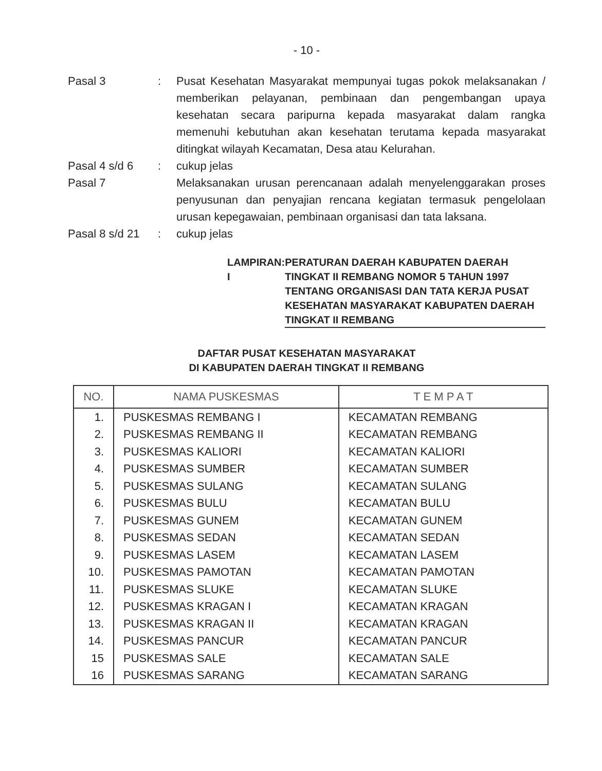- 10 -
Pasal 3 : Pusat Kesehatan Masyarakat mempunyai tugas pokok melaksanakan / memberikan pelayanan, pembinaan dan pengembangan upaya kesehatan secara paripurna kepada masyarakat dalam rangka memenuhi kebutuhan akan kesehatan terutama kepada masyarakat ditingkat wilayah Kecamatan, Desa atau Kelurahan.
Pasal 4 s/d 6 : cukup jelas
Pasal 7 Melaksanakan urusan perencanaan adalah menyelenggarakan proses penyusunan dan penyajian rencana kegiatan termasuk pengelolaan urusan kepegawaian, pembinaan organisasi dan tata laksana.
Pasal 8 s/d 21
: cukup jelas
LAMPIRAN I : PERATURAN DAERAH KABUPATEN DAERAH TINGKAT II REMBANG NOMOR 5 TAHUN 1997 TENTANG ORGANISASI DAN TATA KERJA PUSAT KESEHATAN MASYARAKAT KABUPATEN DAERAH TINGKAT II REMBANG
DAFTAR PUSAT KESEHATAN MASYARAKAT
DI KABUPATEN DAERAH TINGKAT II REMBANG
| NO. | NAMA PUSKESMAS | T E M P A T |
| --- | --- | --- |
| 1. | PUSKESMAS REMBANG I | KECAMATAN REMBANG |
| 2. | PUSKESMAS REMBANG II | KECAMATAN REMBANG |
| 3. | PUSKESMAS KALIORI | KECAMATAN KALIORI |
| 4. | PUSKESMAS SUMBER | KECAMATAN SUMBER |
| 5. | PUSKESMAS SULANG | KECAMATAN SULANG |
| 6. | PUSKESMAS BULU | KECAMATAN BULU |
| 7. | PUSKESMAS GUNEM | KECAMATAN GUNEM |
| 8. | PUSKESMAS SEDAN | KECAMATAN SEDAN |
| 9. | PUSKESMAS LASEM | KECAMATAN LASEM |
| 10. | PUSKESMAS PAMOTAN | KECAMATAN PAMOTAN |
| 11. | PUSKESMAS SLUKE | KECAMATAN SLUKE |
| 12. | PUSKESMAS KRAGAN I | KECAMATAN KRAGAN |
| 13. | PUSKESMAS KRAGAN II | KECAMATAN KRAGAN |
| 14. | PUSKESMAS PANCUR | KECAMATAN PANCUR |
| 15 | PUSKESMAS SALE | KECAMATAN SALE |
| 16 | PUSKESMAS SARANG | KECAMATAN SARANG |